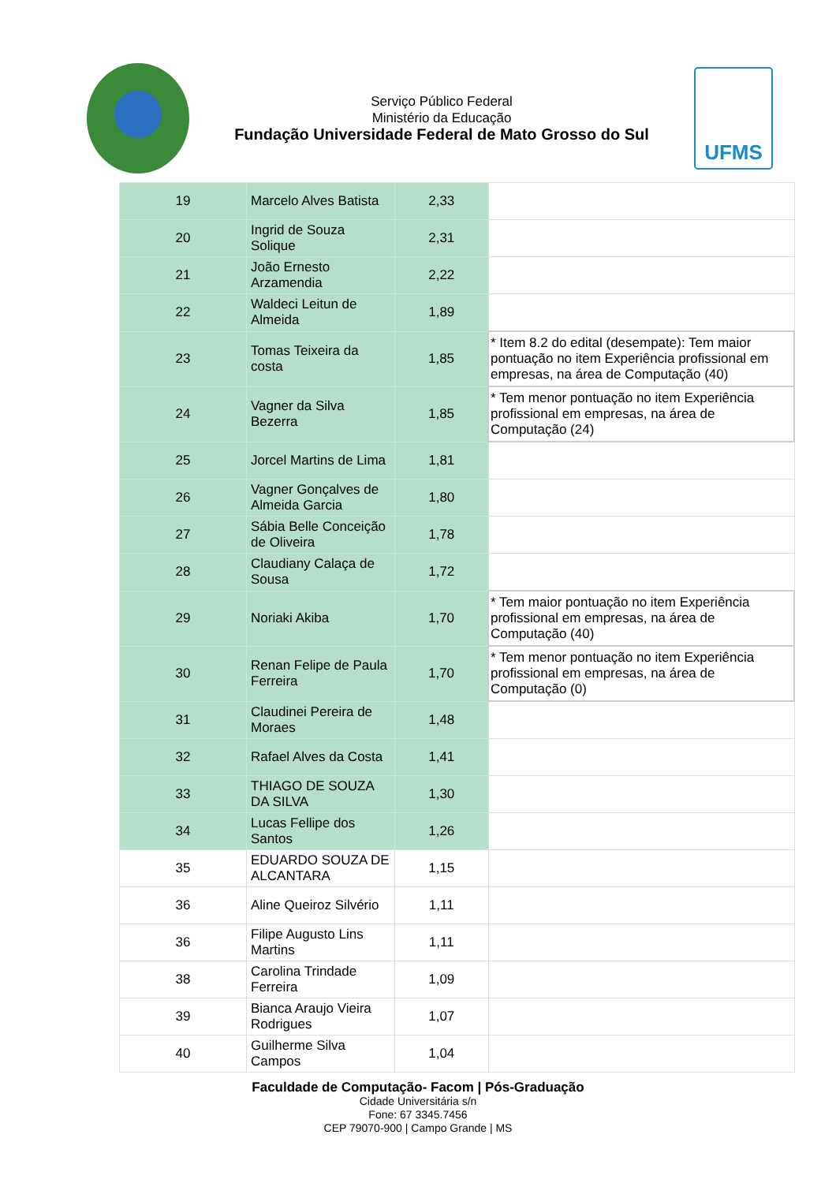Serviço Público Federal
Ministério da Educação
Fundação Universidade Federal de Mato Grosso do Sul
UFMS
| 19 | Marcelo Alves Batista | 2,33 | |
| 20 | Ingrid de Souza Solique | 2,31 | |
| 21 | João Ernesto Arzamendia | 2,22 | |
| 22 | Waldeci Leitun de Almeida | 1,89 | |
| 23 | Tomas Teixeira da costa | 1,85 | * Item 8.2 do edital (desempate): Tem maior pontuação no item Experiência profissional em empresas, na área de Computação (40) |
| 24 | Vagner da Silva Bezerra | 1,85 | * Tem menor pontuação no item Experiência profissional em empresas, na área de Computação (24) |
| 25 | Jorcel Martins de Lima | 1,81 | |
| 26 | Vagner Gonçalves de Almeida Garcia | 1,80 | |
| 27 | Sábia Belle Conceição de Oliveira | 1,78 | |
| 28 | Claudiany Calaça de Sousa | 1,72 | |
| 29 | Noriaki Akiba | 1,70 | * Tem maior pontuação no item Experiência profissional em empresas, na área de Computação (40) |
| 30 | Renan Felipe de Paula Ferreira | 1,70 | * Tem menor pontuação no item Experiência profissional em empresas, na área de Computação (0) |
| 31 | Claudinei Pereira de Moraes | 1,48 | |
| 32 | Rafael Alves da Costa | 1,41 | |
| 33 | THIAGO DE SOUZA DA SILVA | 1,30 | |
| 34 | Lucas Fellipe dos Santos | 1,26 | |
| 35 | EDUARDO SOUZA DE ALCANTARA | 1,15 | |
| 36 | Aline Queiroz Silvério | 1,11 | |
| 36 | Filipe Augusto Lins Martins | 1,11 | |
| 38 | Carolina Trindade Ferreira | 1,09 | |
| 39 | Bianca Araujo Vieira Rodrigues | 1,07 | |
| 40 | Guilherme Silva Campos | 1,04 | |
Faculdade de Computação- Facom | Pós-Graduação
Cidade Universitária s/n
Fone: 67 3345.7456
CEP 79070-900 | Campo Grande | MS